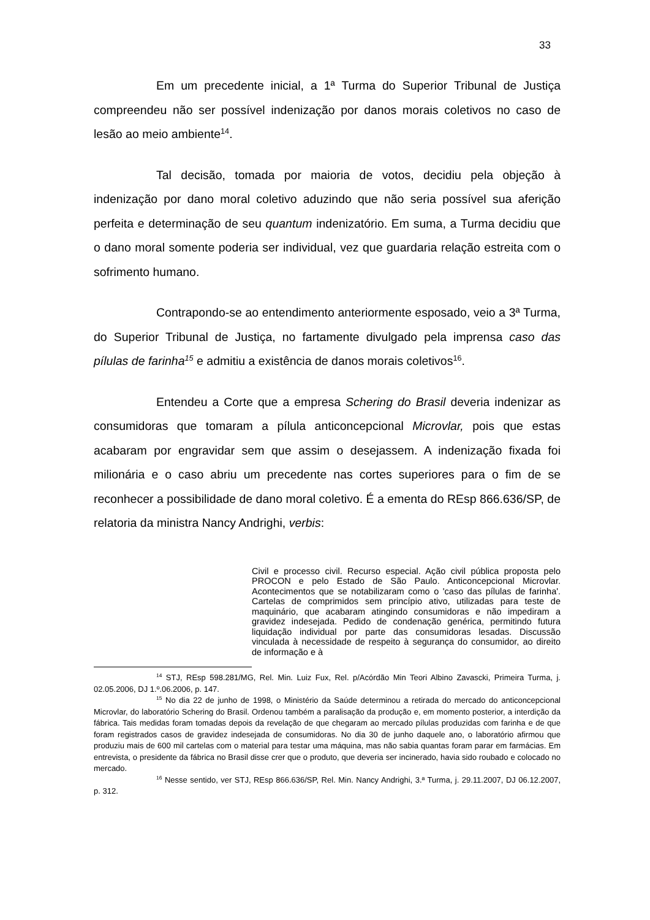33
Em um precedente inicial, a 1ª Turma do Superior Tribunal de Justiça compreendeu não ser possível indenização por danos morais coletivos no caso de lesão ao meio ambiente<sup>14</sup>.
Tal decisão, tomada por maioria de votos, decidiu pela objeção à indenização por dano moral coletivo aduzindo que não seria possível sua aferição perfeita e determinação de seu quantum indenizatório. Em suma, a Turma decidiu que o dano moral somente poderia ser individual, vez que guardaria relação estreita com o sofrimento humano.
Contrapondo-se ao entendimento anteriormente esposado, veio a 3ª Turma, do Superior Tribunal de Justiça, no fartamente divulgado pela imprensa caso das pílulas de farinha<sup>15</sup> e admitiu a existência de danos morais coletivos<sup>16</sup>.
Entendeu a Corte que a empresa Schering do Brasil deveria indenizar as consumidoras que tomaram a pílula anticoncepcional Microvlar, pois que estas acabaram por engravidar sem que assim o desejassem. A indenização fixada foi milionária e o caso abriu um precedente nas cortes superiores para o fim de se reconhecer a possibilidade de dano moral coletivo. É a ementa do REsp 866.636/SP, de relatoria da ministra Nancy Andrighi, verbis:
Civil e processo civil. Recurso especial. Ação civil pública proposta pelo PROCON e pelo Estado de São Paulo. Anticoncepcional Microvlar. Acontecimentos que se notabilizaram como o 'caso das pílulas de farinha'. Cartelas de comprimidos sem princípio ativo, utilizadas para teste de maquinário, que acabaram atingindo consumidoras e não impediram a gravidez indesejada. Pedido de condenação genérica, permitindo futura liquidação individual por parte das consumidoras lesadas. Discussão vinculada à necessidade de respeito à segurança do consumidor, ao direito de informação e à
<sup>14</sup> STJ, REsp 598.281/MG, Rel. Min. Luiz Fux, Rel. p/Acórdão Min Teori Albino Zavascki, Primeira Turma, j. 02.05.2006, DJ 1.º.06.2006, p. 147.
<sup>15</sup> No dia 22 de junho de 1998, o Ministério da Saúde determinou a retirada do mercado do anticoncepcional Microvlar, do laboratório Schering do Brasil. Ordenou também a paralisação da produção e, em momento posterior, a interdição da fábrica. Tais medidas foram tomadas depois da revelação de que chegaram ao mercado pílulas produzidas com farinha e de que foram registrados casos de gravidez indesejada de consumidoras. No dia 30 de junho daquele ano, o laboratório afirmou que produziu mais de 600 mil cartelas com o material para testar uma máquina, mas não sabia quantas foram parar em farmácias. Em entrevista, o presidente da fábrica no Brasil disse crer que o produto, que deveria ser incinerado, havia sido roubado e colocado no mercado.
<sup>16</sup> Nesse sentido, ver STJ, REsp 866.636/SP, Rel. Min. Nancy Andrighi, 3.ª Turma, j. 29.11.2007, DJ 06.12.2007, p. 312.